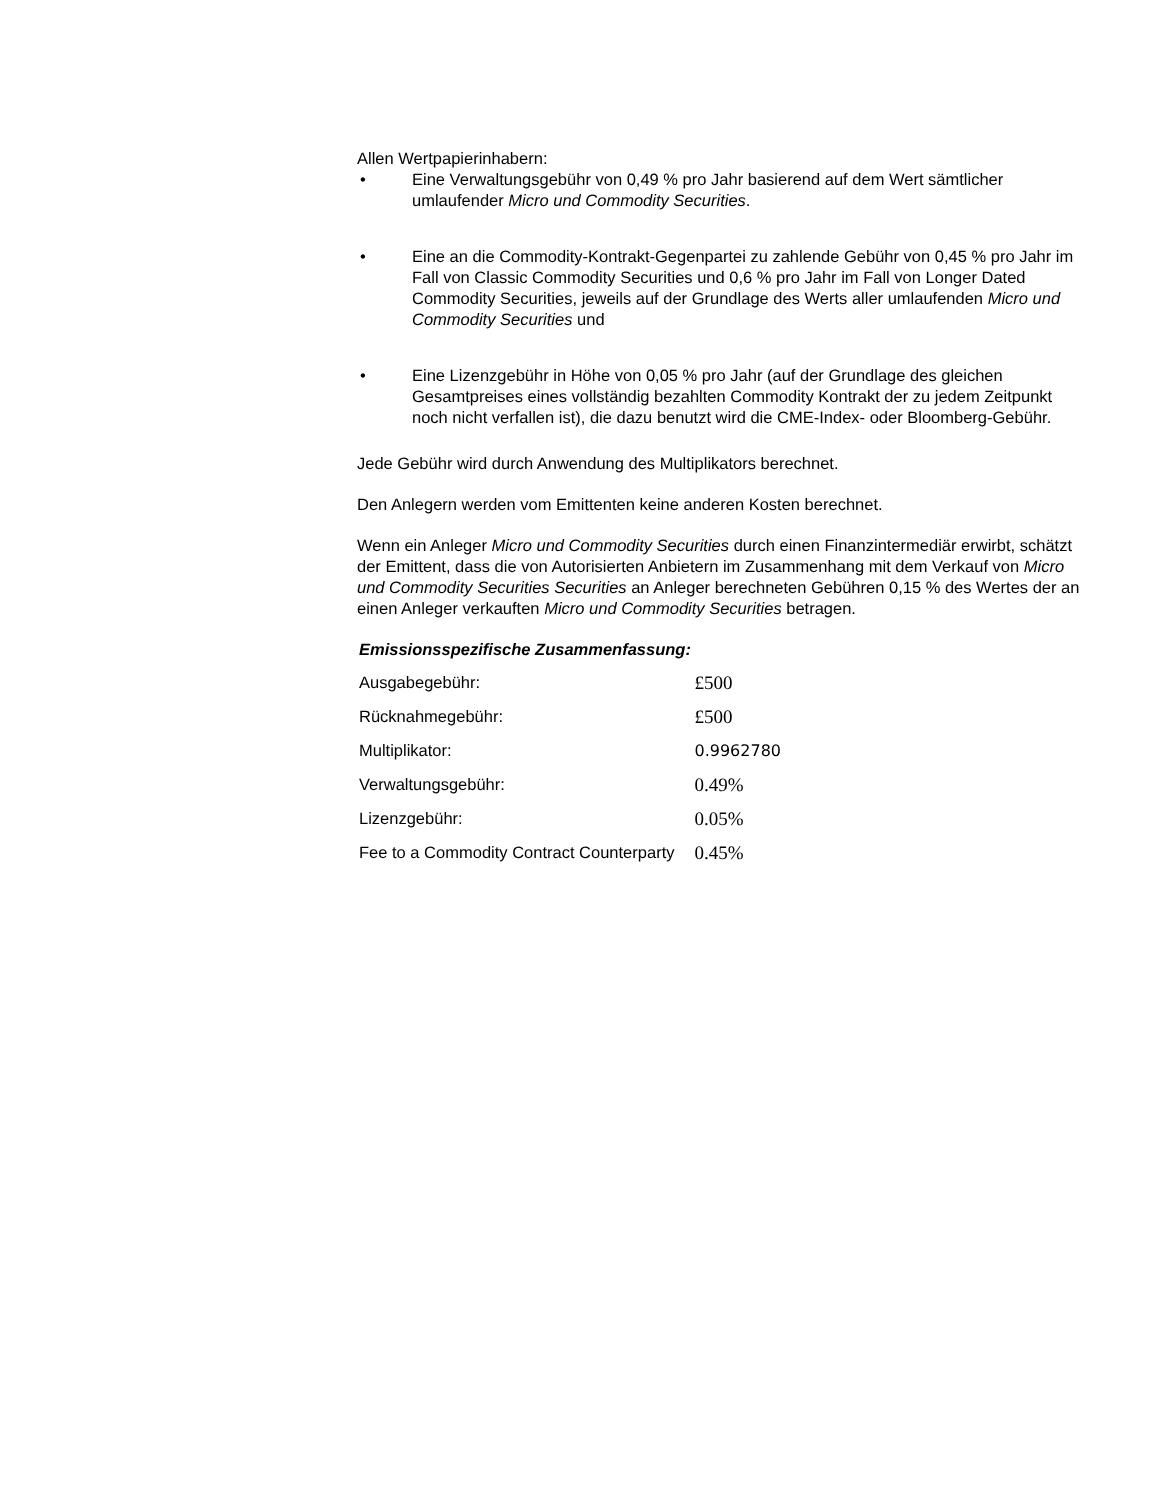Allen Wertpapierinhabern:
• Eine Verwaltungsgebühr von 0,49 % pro Jahr basierend auf dem Wert sämtlicher umlaufender Micro und Commodity Securities.
• Eine an die Commodity-Kontrakt-Gegenpartei zu zahlende Gebühr von 0,45 % pro Jahr im Fall von Classic Commodity Securities und 0,6 % pro Jahr im Fall von Longer Dated Commodity Securities, jeweils auf der Grundlage des Werts aller umlaufenden Micro und Commodity Securities und
• Eine Lizenzgebühr in Höhe von 0,05 % pro Jahr (auf der Grundlage des gleichen Gesamtpreises eines vollständig bezahlten Commodity Kontrakt der zu jedem Zeitpunkt noch nicht verfallen ist), die dazu benutzt wird die CME-Index- oder Bloomberg-Gebühr.
Jede Gebühr wird durch Anwendung des Multiplikators berechnet.
Den Anlegern werden vom Emittenten keine anderen Kosten berechnet.
Wenn ein Anleger Micro und Commodity Securities durch einen Finanzintermediär erwirbt, schätzt der Emittent, dass die von Autorisierten Anbietern im Zusammenhang mit dem Verkauf von Micro und Commodity Securities Securities an Anleger berechneten Gebühren 0,15 % des Wertes der an einen Anleger verkauften Micro und Commodity Securities betragen.
Emissionsspezifische Zusammenfassung:
| Ausgabegebühr: | £500 |
| Rücknahmegebühr: | £500 |
| Multiplikator: | 0.9962780 |
| Verwaltungsgebühr: | 0.49% |
| Lizenzgebühr: | 0.05% |
| Fee to a Commodity Contract Counterparty | 0.45% |